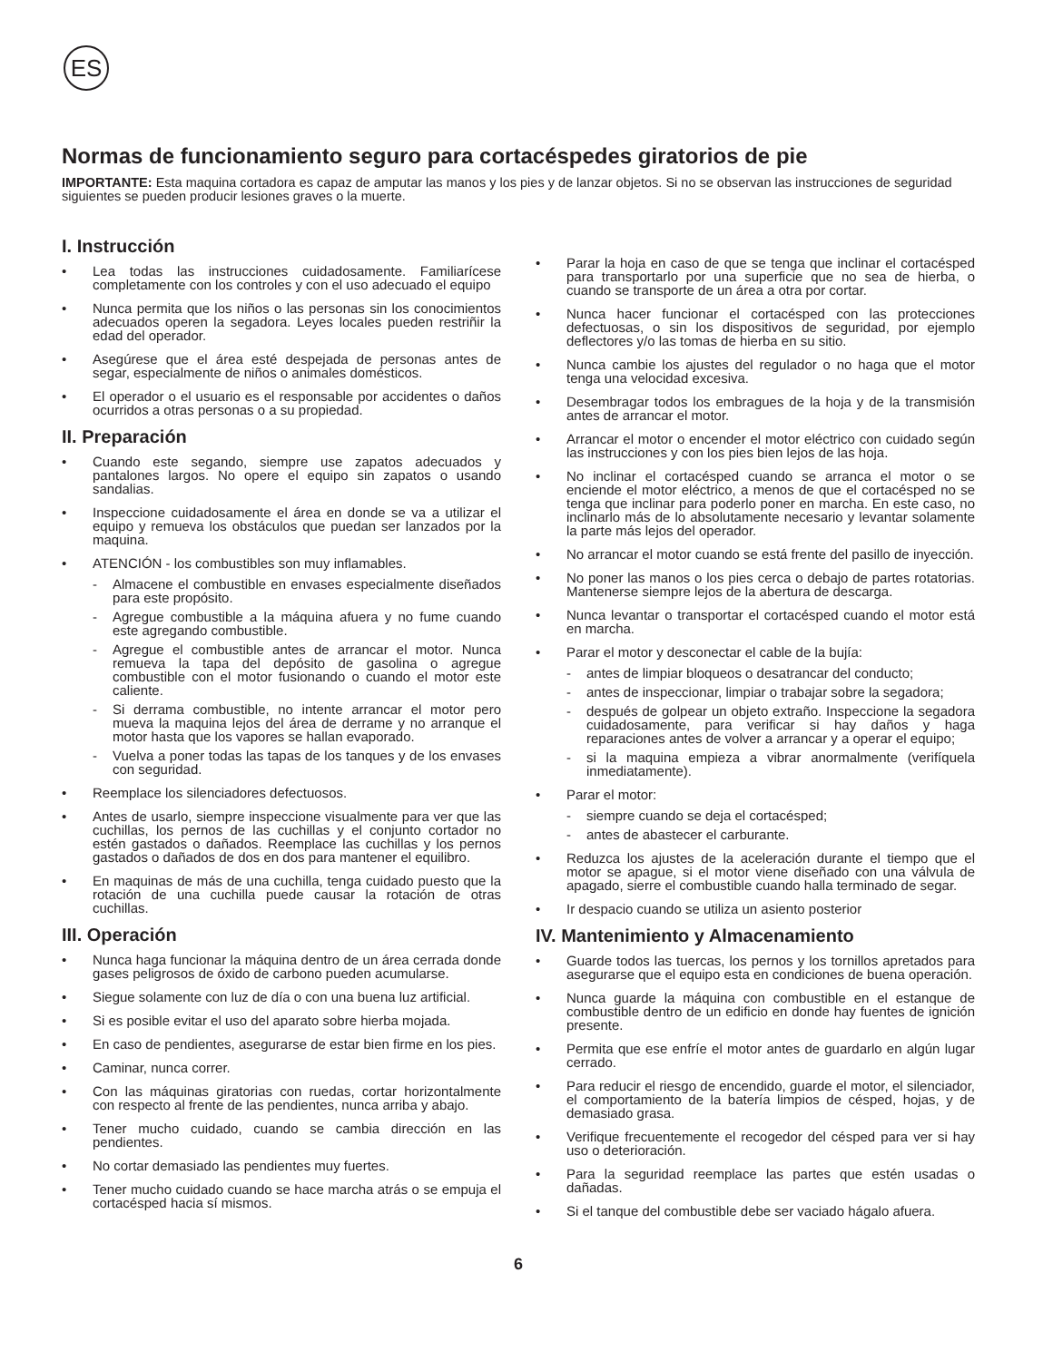ES
Normas de funcionamiento seguro para cortacéspedes giratorios de pie
IMPORTANTE: Esta maquina cortadora es capaz de amputar las manos y los pies y de lanzar objetos. Si no se observan las instrucciones de seguridad siguientes se pueden producir lesiones graves o la muerte.
I. Instrucción
• Lea todas las instrucciones cuidadosamente. Familiarícese completamente con los controles y con el uso adecuado el equipo
• Nunca permita que los niños o las personas sin los conocimientos adecuados operen la segadora. Leyes locales pueden restriñir la edad del operador.
• Asegúrese que el área esté despejada de personas antes de segar, especialmente de niños o animales domésticos.
• El operador o el usuario es el responsable por accidentes o daños ocurridos a otras personas o a su propiedad.
II. Preparación
• Cuando este segando, siempre use zapatos adecuados y pantalones largos. No opere el equipo sin zapatos o usando sandalias.
• Inspeccione cuidadosamente el área en donde se va a utilizar el equipo y remueva los obstáculos que puedan ser lanzados por la maquina.
• ATENCIÓN - los combustibles son muy inflamables.
- Almacene el combustible en envases especialmente diseñados para este propósito.
- Agregue combustible a la máquina afuera y no fume cuando este agregando combustible.
- Agregue el combustible antes de arrancar el motor. Nunca remueva la tapa del depósito de gasolina o agregue combustible con el motor fusionando o cuando el motor este caliente.
- Si derrama combustible, no intente arrancar el motor pero mueva la maquina lejos del área de derrame y no arranque el motor hasta que los vapores se hallan evaporado.
- Vuelva a poner todas las tapas de los tanques y de los envases con seguridad.
• Reemplace los silenciadores defectuosos.
• Antes de usarlo, siempre inspeccione visualmente para ver que las cuchillas, los pernos de las cuchillas y el conjunto cortador no estén gastados o dañados. Reemplace las cuchillas y los pernos gastados o dañados de dos en dos para mantener el equilibro.
• En maquinas de más de una cuchilla, tenga cuidado puesto que la rotación de una cuchilla puede causar la rotación de otras cuchillas.
III. Operación
• Nunca haga funcionar la máquina dentro de un área cerrada donde gases peligrosos de óxido de carbono pueden acumularse.
• Siegue solamente con luz de día o con una buena luz artificial.
• Si es posible evitar el uso del aparato sobre hierba mojada.
• En caso de pendientes, asegurarse de estar bien firme en los pies.
• Caminar, nunca correr.
• Con las máquinas giratorias con ruedas, cortar horizontalmente con respecto al frente de las pendientes, nunca arriba y abajo.
• Tener mucho cuidado, cuando se cambia dirección en las pendientes.
• No cortar demasiado las pendientes muy fuertes.
• Tener mucho cuidado cuando se hace marcha atrás o se empuja el cortacésped hacia sí mismos.
• Parar la hoja en caso de que se tenga que inclinar el cortacésped para transportarlo por una superficie que no sea de hierba, o cuando se transporte de un área a otra por cortar.
• Nunca hacer funcionar el cortacésped con las protecciones defectuosas, o sin los dispositivos de seguridad, por ejemplo deflectores y/o las tomas de hierba en su sitio.
• Nunca cambie los ajustes del regulador o no haga que el motor tenga una velocidad excesiva.
• Desembragar todos los embragues de la hoja y de la transmisión antes de arrancar el motor.
• Arrancar el motor o encender el motor eléctrico con cuidado según las instrucciones y con los pies bien lejos de las hoja.
• No inclinar el cortacésped cuando se arranca el motor o se enciende el motor eléctrico, a menos de que el cortacésped no se tenga que inclinar para poderlo poner en marcha. En este caso, no inclinarlo más de lo absolutamente necesario y levantar solamente la parte más lejos del operador.
• No arrancar el motor cuando se está frente del pasillo de inyección.
• No poner las manos o los pies cerca o debajo de partes rotatorias. Mantenerse siempre lejos de la abertura de descarga.
• Nunca levantar o transportar el cortacésped cuando el motor está en marcha.
• Parar el motor y desconectar el cable de la bujía:
- antes de limpiar bloqueos o desatrancar del conducto;
- antes de inspeccionar, limpiar o trabajar sobre la segadora;
- después de golpear un objeto extraño. Inspeccione la segadora cuidadosamente, para verificar si hay daños y haga reparaciones antes de volver a arrancar y a operar el equipo;
- si la maquina empieza a vibrar anormalmente (verifíquela inmediatamente).
• Parar el motor:
- siempre cuando se deja el cortacésped;
- antes de abastecer el carburante.
• Reduzca los ajustes de la aceleración durante el tiempo que el motor se apague, si el motor viene diseñado con una válvula de apagado, sierre el combustible cuando halla terminado de segar.
• Ir despacio cuando se utiliza un asiento posterior
IV. Mantenimiento y Almacenamiento
• Guarde todos las tuercas, los pernos y los tornillos apretados para asegurarse que el equipo esta en condiciones de buena operación.
• Nunca guarde la máquina con combustible en el estanque de combustible dentro de un edificio en donde hay fuentes de ignición presente.
• Permita que ese enfríe el motor antes de guardarlo en algún lugar cerrado.
• Para reducir el riesgo de encendido, guarde el motor, el silenciador, el comportamiento de la batería limpios de césped, hojas, y de demasiado grasa.
• Verifique frecuentemente el recogedor del césped para ver si hay uso o deterioración.
• Para la seguridad reemplace las partes que estén usadas o dañadas.
• Si el tanque del combustible debe ser vaciado hágalo afuera.
6